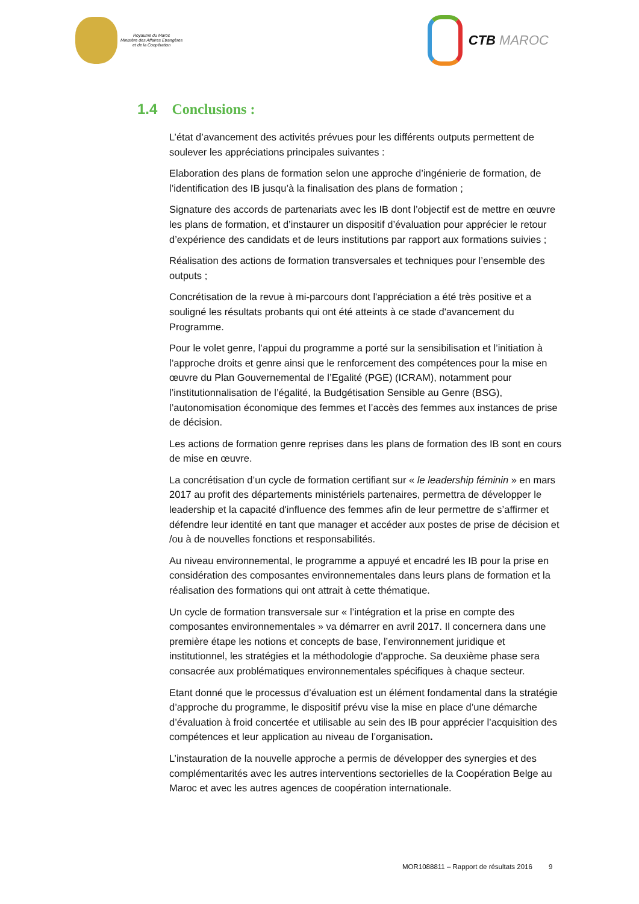Royaume du Maroc
Ministère des Affaires Etrangères
et de la Coopération
CTB MAROC
1.4 Conclusions :
L’état d’avancement des activités prévues pour les différents outputs permettent de soulever les appréciations principales suivantes :
Elaboration des plans de formation selon une approche d’ingénierie de formation, de l’identification des IB jusqu’à la finalisation des plans de formation ;
Signature des accords de partenariats avec les IB dont l’objectif est de mettre en œuvre les plans de formation, et d’instaurer un dispositif d’évaluation pour apprécier le retour d’expérience des candidats et de leurs institutions par rapport aux formations suivies ;
Réalisation des actions de formation transversales et techniques pour l’ensemble des outputs ;
Concrétisation de la revue à mi-parcours dont l'appréciation a été très positive et a souligné les résultats probants qui ont été atteints à ce stade d'avancement du Programme.
Pour le volet genre, l’appui du programme a porté sur la sensibilisation et l’initiation à l’approche droits et genre ainsi que le renforcement des compétences pour la mise en œuvre du Plan Gouvernemental de l’Egalité (PGE) (ICRAM), notamment pour l’institutionnalisation de l’égalité, la Budgétisation Sensible au Genre (BSG), l’autonomisation économique des femmes et l’accès des femmes aux instances de prise de décision.
Les actions de formation genre reprises dans les plans de formation des IB sont en cours de mise en œuvre.
La concrétisation d’un cycle de formation certifiant sur « le leadership féminin » en mars 2017 au profit des départements ministériels partenaires, permettra de développer le leadership et la capacité d'influence des femmes afin de leur permettre de s’affirmer et défendre leur identité en tant que manager et accéder aux postes de prise de décision et /ou à de nouvelles fonctions et responsabilités.
Au niveau environnemental, le programme a appuyé et encadré les IB pour la prise en considération des composantes environnementales dans leurs plans de formation et la réalisation des formations qui ont attrait à cette thématique.
Un cycle de formation transversale sur « l’intégration et la prise en compte des composantes environnementales » va démarrer en avril 2017. Il concernera dans une première étape les notions et concepts de base, l’environnement juridique et institutionnel, les stratégies et la méthodologie d'approche. Sa deuxième phase sera consacrée aux problématiques environnementales spécifiques à chaque secteur.
Etant donné que le processus d’évaluation est un élément fondamental dans la stratégie d’approche du programme, le dispositif prévu vise la mise en place d’une démarche d’évaluation à froid concertée et utilisable au sein des IB pour apprécier l’acquisition des compétences et leur application au niveau de l’organisation.
L’instauration de la nouvelle approche a permis de développer des synergies et des complémentarités avec les autres interventions sectorielles de la Coopération Belge au Maroc et avec les autres agences de coopération internationale.
MOR1088811 – Rapport de résultats 2016 9